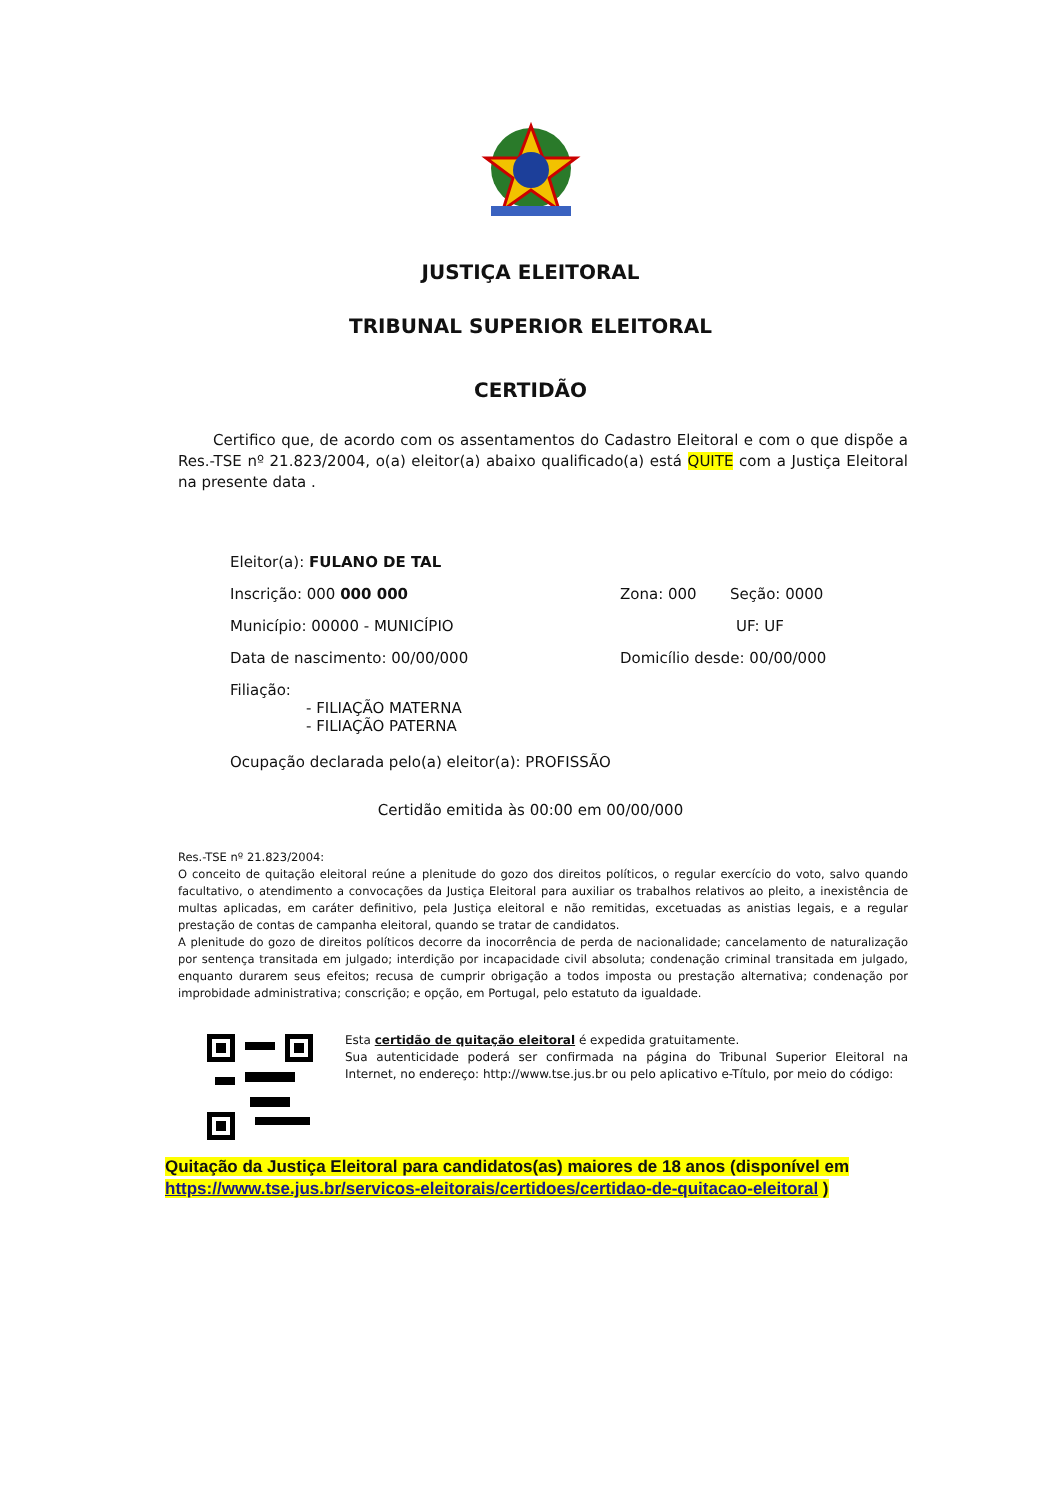JUSTIÇA ELEITORAL
TRIBUNAL SUPERIOR ELEITORAL
CERTIDÃO
Certifico que, de acordo com os assentamentos do Cadastro Eleitoral e com o que dispõe a Res.-TSE nº 21.823/2004, o(a) eleitor(a) abaixo qualificado(a) está QUITE com a Justiça Eleitoral na presente data .
Eleitor(a): FULANO DE TAL
Inscrição: 000 000 000 Zona: 000 Seção: 0000
Município: 00000 - MUNICÍPIO UF: UF
Data de nascimento: 00/00/000 Domicílio desde: 00/00/000
Filiação:
- FILIAÇÃO MATERNA
- FILIAÇÃO PATERNA
Ocupação declarada pelo(a) eleitor(a): PROFISSÃO
Certidão emitida às 00:00 em 00/00/000
Res.-TSE nº 21.823/2004:
O conceito de quitação eleitoral reúne a plenitude do gozo dos direitos políticos, o regular exercício do voto, salvo quando facultativo, o atendimento a convocações da Justiça Eleitoral para auxiliar os trabalhos relativos ao pleito, a inexistência de multas aplicadas, em caráter definitivo, pela Justiça eleitoral e não remitidas, excetuadas as anistias legais, e a regular prestação de contas de campanha eleitoral, quando se tratar de candidatos.
A plenitude do gozo de direitos políticos decorre da inocorrência de perda de nacionalidade; cancelamento de naturalização por sentença transitada em julgado; interdição por incapacidade civil absoluta; condenação criminal transitada em julgado, enquanto durarem seus efeitos; recusa de cumprir obrigação a todos imposta ou prestação alternativa; condenação por improbidade administrativa; conscrição; e opção, em Portugal, pelo estatuto da igualdade.
Esta certidão de quitação eleitoral é expedida gratuitamente.
Sua autenticidade poderá ser confirmada na página do Tribunal Superior Eleitoral na Internet, no endereço: http://www.tse.jus.br ou pelo aplicativo e-Título, por meio do código:
Quitação da Justiça Eleitoral para candidatos(as) maiores de 18 anos (disponível em https://www.tse.jus.br/servicos-eleitorais/certidoes/certidao-de-quitacao-eleitoral )